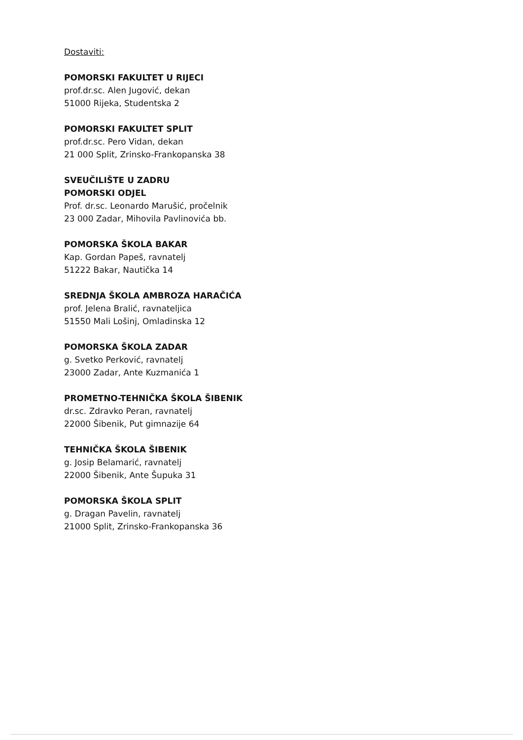Dostaviti:
POMORSKI FAKULTET U RIJECI
prof.dr.sc. Alen Jugović, dekan
51000 Rijeka, Studentska 2
POMORSKI FAKULTET SPLIT
prof.dr.sc. Pero Vidan, dekan
21 000 Split, Zrinsko-Frankopanska 38
SVEUČILIŠTE U ZADRU
POMORSKI ODJEL
Prof. dr.sc. Leonardo Marušić, pročelnik
23 000 Zadar, Mihovila Pavlinovića bb.
POMORSKA ŠKOLA BAKAR
Kap. Gordan Papeš, ravnatelj
51222 Bakar, Nautička 14
SREDNJA ŠKOLA AMBROZA HARAČIĆA
prof. Jelena Bralić, ravnateljica
51550 Mali Lošinj, Omladinska 12
POMORSKA ŠKOLA ZADAR
g. Svetko Perković, ravnatelj
23000 Zadar, Ante Kuzmanića 1
PROMETNO-TEHNIČKA ŠKOLA ŠIBENIK
dr.sc. Zdravko Peran, ravnatelj
22000 Šibenik, Put gimnazije 64
TEHNIČKA ŠKOLA ŠIBENIK
g. Josip Belamarić, ravnatelj
22000 Šibenik, Ante Šupuka 31
POMORSKA ŠKOLA SPLIT
g. Dragan Pavelin, ravnatelj
21000 Split, Zrinsko-Frankopanska 36